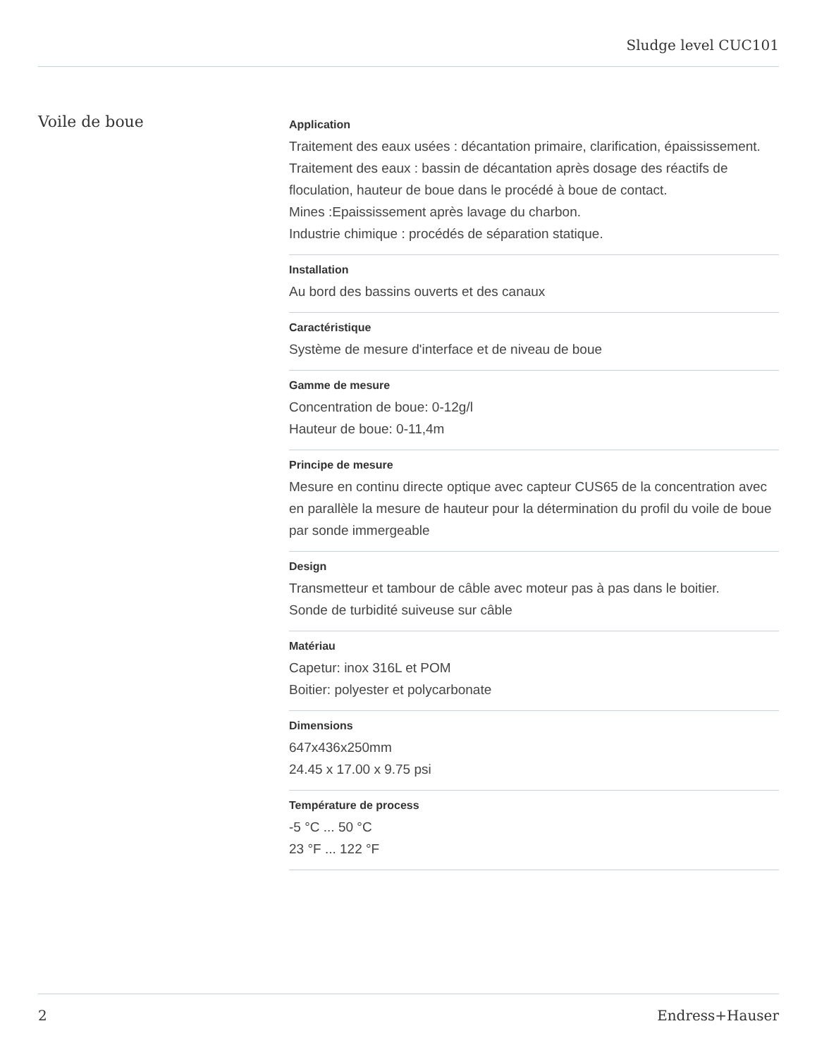Sludge level CUC101
Voile de boue
Application
Traitement des eaux usées : décantation primaire, clarification, épaississement.
Traitement des eaux : bassin de décantation après dosage des réactifs de floculation, hauteur de boue dans le procédé à boue de contact.
Mines :Epaississement après lavage du charbon.
Industrie chimique : procédés de séparation statique.
Installation
Au bord des bassins ouverts et des canaux
Caractéristique
Système de mesure d'interface et de niveau de boue
Gamme de mesure
Concentration de boue: 0-12g/l
Hauteur de boue: 0-11,4m
Principe de mesure
Mesure en continu directe optique avec capteur CUS65 de la concentration avec en parallèle la mesure de hauteur pour la détermination du profil du voile de boue par sonde immergeable
Design
Transmetteur et tambour de câble avec moteur pas à pas dans le boitier.
Sonde de turbidité suiveuse sur câble
Matériau
Capetur: inox 316L et POM
Boitier: polyester et polycarbonate
Dimensions
647x436x250mm
24.45 x 17.00 x 9.75 psi
Température de process
-5 °C ... 50 °C
23 °F ... 122 °F
2 Endress+Hauser